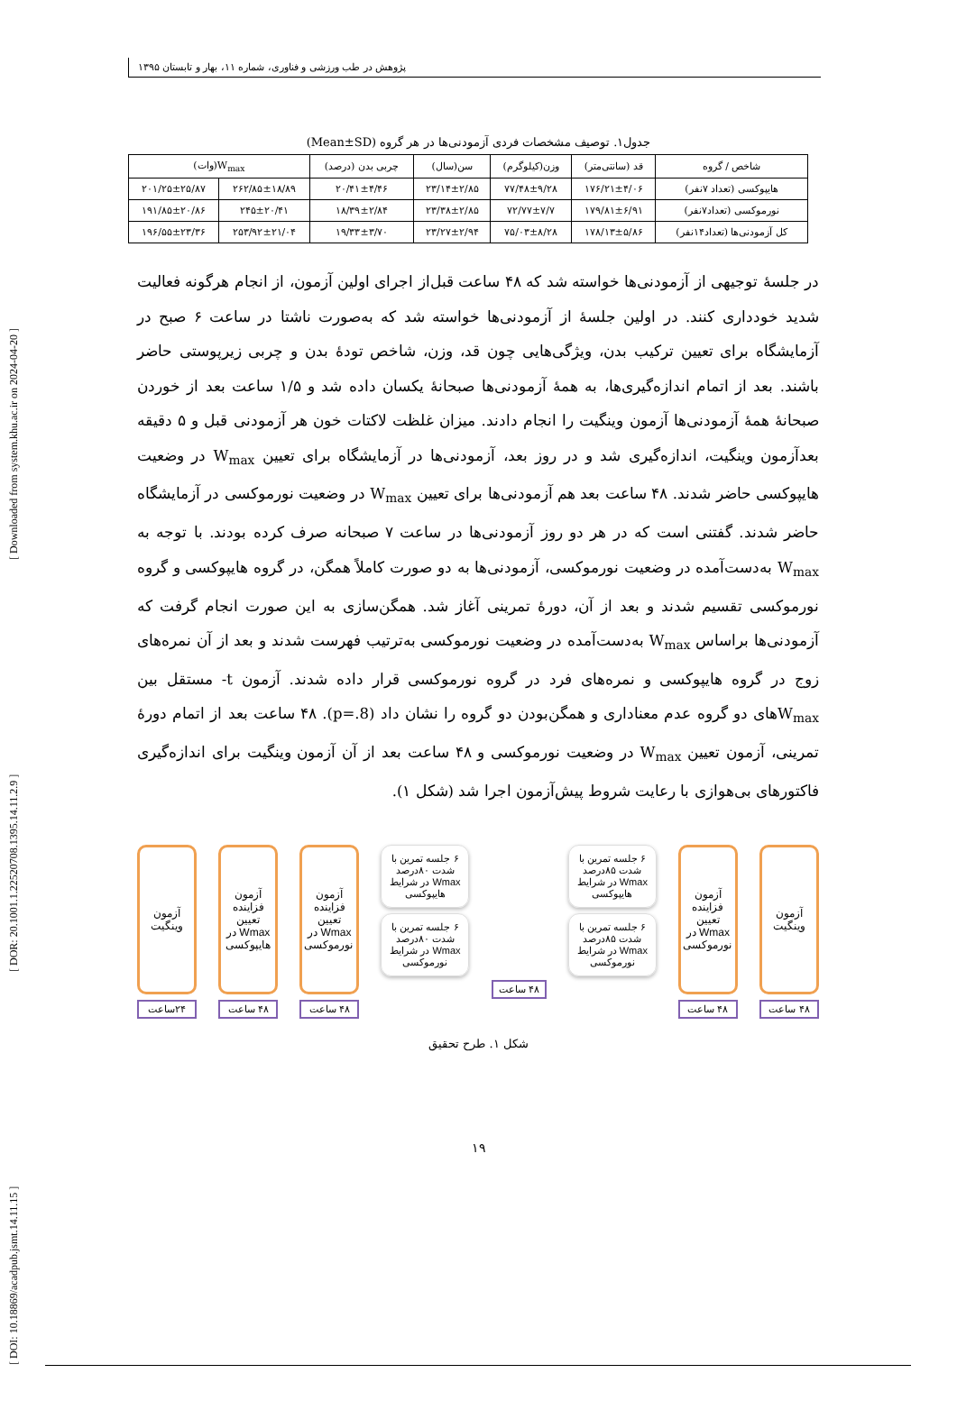[ DOI: 10.18869/acadpub.jsmt.14.11.15 ] [ DOR: 20.1001.1.22520708.1395.14.11.2.9 ] [ Downloaded from system.khu.ac.ir on 2024-04-20 ]
پژوهش در طب ورزشی و فناوری، شماره ۱۱، بهار و تابستان ۱۳۹۵
جدول۱. توصیف مشخصات فردی آزمودنی‌ها در هر گروه (Mean±SD)
| شاخص / گروه | قد (سانتی‌متر) | وزن(کیلوگرم) | سن(سال) | چربی بدن (درصد) | W<sub>max</sub>(وات) | |
| --- | --- | --- | --- | --- | --- | --- |
| هایپوکسی (تعداد ۷نفر) | ۱۷۶/۲۱±۴/۰۶ | ۷۷/۴۸±۹/۲۸ | ۲۳/۱۴±۲/۸۵ | ۲۰/۴۱±۴/۴۶ | ۲۶۲/۸۵±۱۸/۸۹ | ۲۰۱/۲۵±۲۵/۸۷ |
| نورموکسی (تعداد۷نفر) | ۱۷۹/۸۱±۶/۹۱ | ۷۲/۷۷±۷/۷ | ۲۳/۳۸±۲/۸۵ | ۱۸/۳۹±۲/۸۴ | ۲۴۵±۲۰/۴۱ | ۱۹۱/۸۵±۲۰/۸۶ |
| کل آزمودنی‌ها (تعداد۱۴نفر) | ۱۷۸/۱۳±۵/۸۶ | ۷۵/۰۳±۸/۲۸ | ۲۳/۲۷±۲/۹۴ | ۱۹/۳۳±۳/۷۰ | ۲۵۳/۹۲±۲۱/۰۴ | ۱۹۶/۵۵±۲۳/۳۶ |
در جلسهٔ توجیهی از آزمودنی‌ها خواسته شد که ۴۸ ساعت قبل‌از اجرای اولین آزمون، از انجام هرگونه فعالیت شدید خودداری کنند. در اولین جلسهٔ از آزمودنی‌ها خواسته شد که به‌صورت ناشتا در ساعت ۶ صبح در آزمایشگاه برای تعیین ترکیب بدن، ویژگی‌هایی چون قد، وزن، شاخص تودهٔ بدن و چربی زیرپوستی حاضر باشند. بعد از اتمام اندازه‌گیری‌ها، به همهٔ آزمودنی‌ها صبحانهٔ یکسان داده شد و ۱/۵ ساعت بعد از خوردن صبحانهٔ همهٔ آزمودنی‌ها آزمون وینگیت را انجام دادند. میزان غلظت لاکتات خون هر آزمودنی قبل و ۵ دقیقه بعدآزمون وینگیت، اندازه‌گیری شد و در روز بعد، آزمودنی‌ها در آزمایشگاه برای تعیین W<sub>max</sub> در وضعیت هایپوکسی حاضر شدند. ۴۸ ساعت بعد هم آزمودنی‌ها برای تعیین W<sub>max</sub> در وضعیت نورموکسی در آزمایشگاه حاضر شدند. گفتنی است که در هر دو روز آزمودنی‌ها در ساعت ۷ صبحانه صرف کرده بودند. با توجه به W<sub>max</sub> به‌دست‌آمده در وضعیت نورموکسی، آزمودنی‌ها به دو صورت کاملاً همگن، در گروه هایپوکسی و گروه نورموکسی تقسیم شدند و بعد از آن، دورهٔ تمرینی آغاز شد. همگن‌سازی به این صورت انجام گرفت که آزمودنی‌ها براساس W<sub>max</sub> به‌دست‌آمده در وضعیت نورموکسی به‌ترتیب فهرست شدند و بعد از آن نمره‌های زوج در گروه هایپوکسی و نمره‌های فرد در گروه نورموکسی قرار داده شدند. آزمون t- مستقل بین W<sub>max</sub>های دو گروه عدم معناداری و همگن‌بودن دو گروه را نشان داد (p=.8). ۴۸ ساعت بعد از اتمام دورهٔ تمرینی، آزمون تعیین W<sub>max</sub> در وضعیت نورموکسی و ۴۸ ساعت بعد از آن آزمون وینگیت برای اندازه‌گیری فاکتورهای بی‌هوازی با رعایت شروط پیش‌آزمون اجرا شد (شکل ۱).
آزمون وینگیت
۴۸ ساعت
آزمون فزاینده تعیین Wmax در نورموکسی
۴۸ ساعت
۶ جلسه تمرین با شدت ۸۵درصد Wmax در شرایط هایپوکسی
۶ جلسه تمرین با شدت ۸۵درصد Wmax در شرایط نورموکسی
۴۸ ساعت
۶ جلسه تمرین با شدت ۸۰درصد Wmax در شرایط هایپوکسی
۶ جلسه تمرین با شدت ۸۰درصد Wmax در شرایط نورموکسی
آزمون فزاینده تعیین Wmax در نورموکسی
۴۸ ساعت
آزمون فزاینده تعیین Wmax در هایپوکسی
۴۸ ساعت
آزمون وینگیت
۲۴ساعت
شکل ۱. طرح تحقیق
۱۹